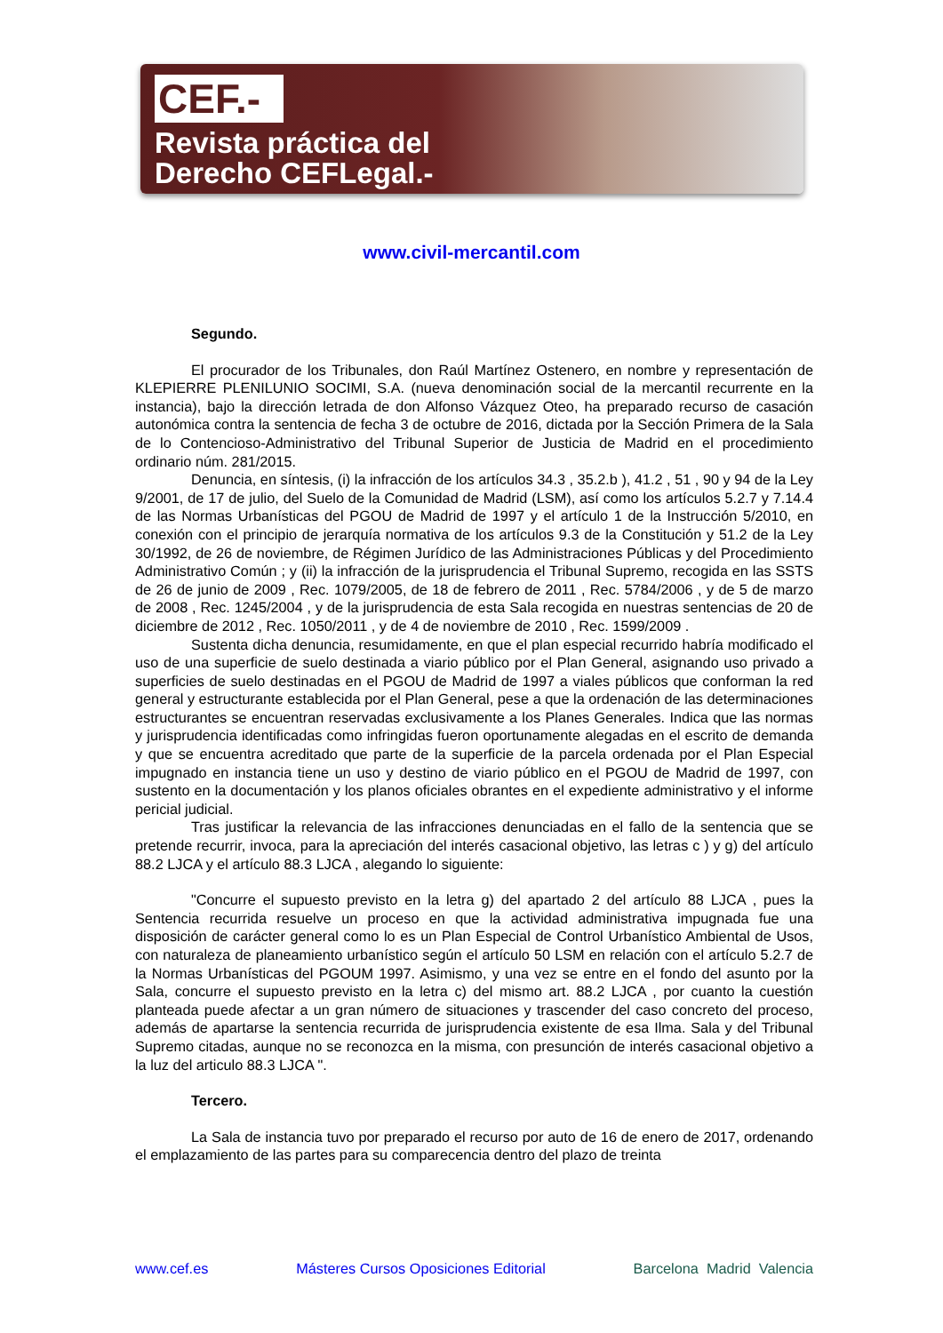CEF.-
Revista práctica del
Derecho CEFLegal.-
www.civil-mercantil.com
Segundo.
El procurador de los Tribunales, don Raúl Martínez Ostenero, en nombre y representación de KLEPIERRE PLENILUNIO SOCIMI, S.A. (nueva denominación social de la mercantil recurrente en la instancia), bajo la dirección letrada de don Alfonso Vázquez Oteo, ha preparado recurso de casación autonómica contra la sentencia de fecha 3 de octubre de 2016, dictada por la Sección Primera de la Sala de lo Contencioso-Administrativo del Tribunal Superior de Justicia de Madrid en el procedimiento ordinario núm. 281/2015.
Denuncia, en síntesis, (i) la infracción de los artículos 34.3 , 35.2.b ), 41.2 , 51 , 90 y 94 de la Ley 9/2001, de 17 de julio, del Suelo de la Comunidad de Madrid (LSM), así como los artículos 5.2.7 y 7.14.4 de las Normas Urbanísticas del PGOU de Madrid de 1997 y el artículo 1 de la Instrucción 5/2010, en conexión con el principio de jerarquía normativa de los artículos 9.3 de la Constitución y 51.2 de la Ley 30/1992, de 26 de noviembre, de Régimen Jurídico de las Administraciones Públicas y del Procedimiento Administrativo Común ; y (ii) la infracción de la jurisprudencia el Tribunal Supremo, recogida en las SSTS de 26 de junio de 2009 , Rec. 1079/2005, de 18 de febrero de 2011 , Rec. 5784/2006 , y de 5 de marzo de 2008 , Rec. 1245/2004 , y de la jurisprudencia de esta Sala recogida en nuestras sentencias de 20 de diciembre de 2012 , Rec. 1050/2011 , y de 4 de noviembre de 2010 , Rec. 1599/2009 .
Sustenta dicha denuncia, resumidamente, en que el plan especial recurrido habría modificado el uso de una superficie de suelo destinada a viario público por el Plan General, asignando uso privado a superficies de suelo destinadas en el PGOU de Madrid de 1997 a viales públicos que conforman la red general y estructurante establecida por el Plan General, pese a que la ordenación de las determinaciones estructurantes se encuentran reservadas exclusivamente a los Planes Generales. Indica que las normas y jurisprudencia identificadas como infringidas fueron oportunamente alegadas en el escrito de demanda y que se encuentra acreditado que parte de la superficie de la parcela ordenada por el Plan Especial impugnado en instancia tiene un uso y destino de viario público en el PGOU de Madrid de 1997, con sustento en la documentación y los planos oficiales obrantes en el expediente administrativo y el informe pericial judicial.
Tras justificar la relevancia de las infracciones denunciadas en el fallo de la sentencia que se pretende recurrir, invoca, para la apreciación del interés casacional objetivo, las letras c ) y g) del artículo 88.2 LJCA y el artículo 88.3 LJCA , alegando lo siguiente:
"Concurre el supuesto previsto en la letra g) del apartado 2 del artículo 88 LJCA , pues la Sentencia recurrida resuelve un proceso en que la actividad administrativa impugnada fue una disposición de carácter general como lo es un Plan Especial de Control Urbanístico Ambiental de Usos, con naturaleza de planeamiento urbanístico según el artículo 50 LSM en relación con el artículo 5.2.7 de la Normas Urbanísticas del PGOUM 1997. Asimismo, y una vez se entre en el fondo del asunto por la Sala, concurre el supuesto previsto en la letra c) del mismo art. 88.2 LJCA , por cuanto la cuestión planteada puede afectar a un gran número de situaciones y trascender del caso concreto del proceso, además de apartarse la sentencia recurrida de jurisprudencia existente de esa Ilma. Sala y del Tribunal Supremo citadas, aunque no se reconozca en la misma, con presunción de interés casacional objetivo a la luz del articulo 88.3 LJCA ".
Tercero.
La Sala de instancia tuvo por preparado el recurso por auto de 16 de enero de 2017, ordenando el emplazamiento de las partes para su comparecencia dentro del plazo de treinta
www.cef.es Másteres Cursos Oposiciones Editorial Barcelona Madrid Valencia